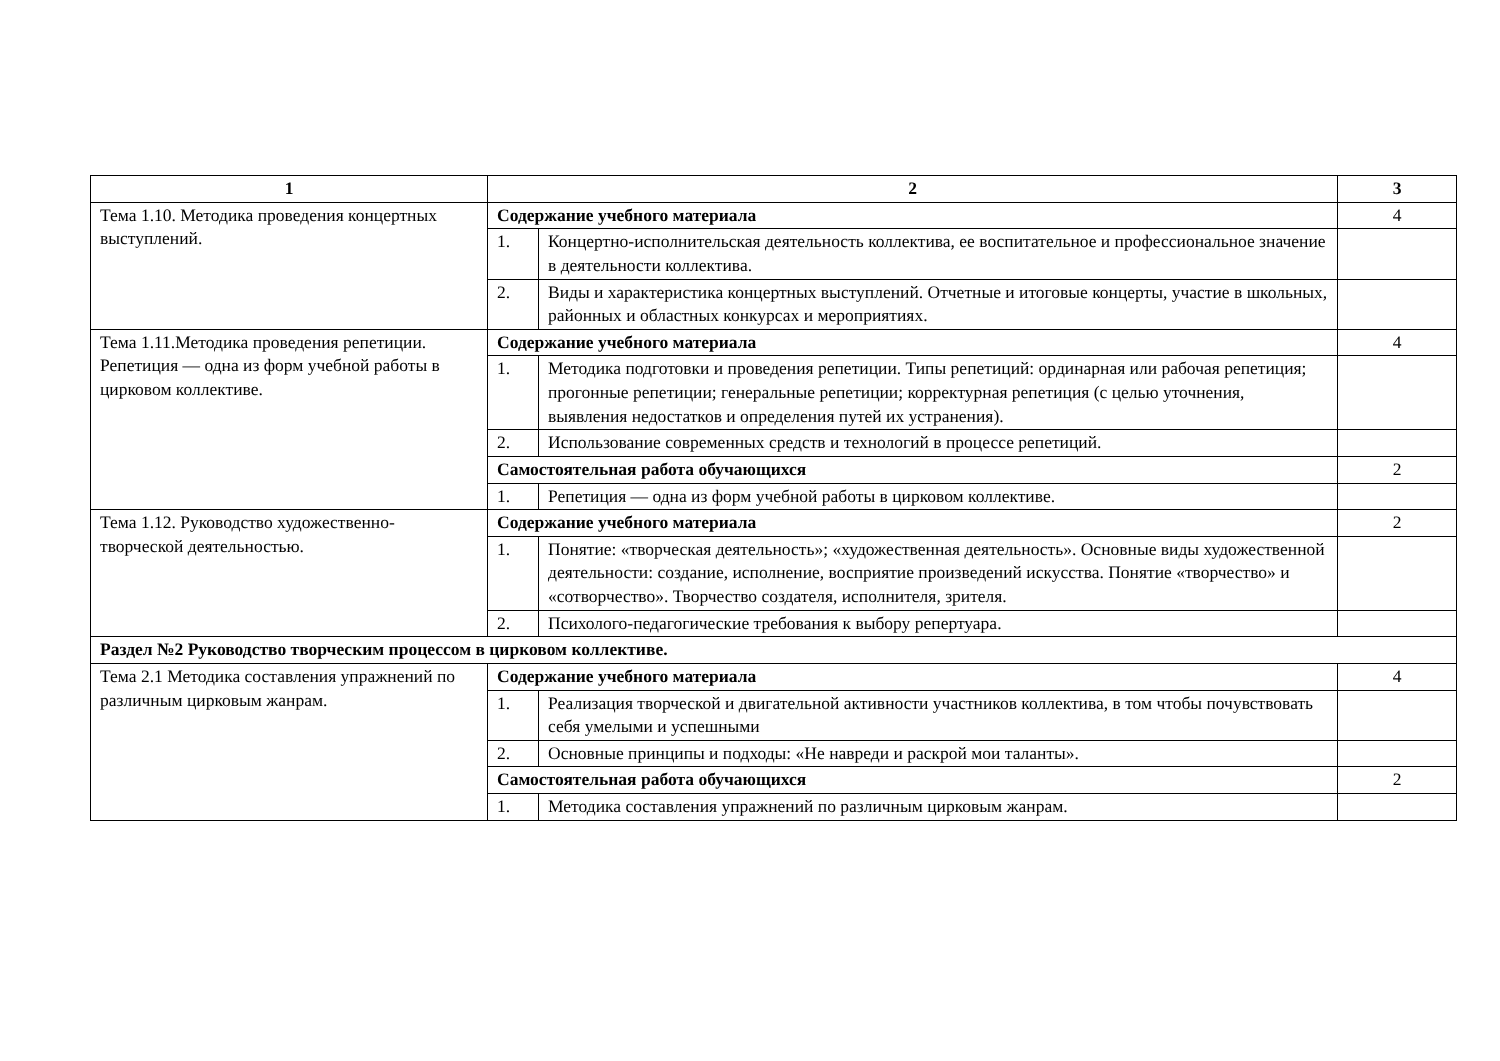| 1 | 2 | | 3 |
| --- | --- | --- | --- |
| Тема 1.10. Методика проведения концертных выступлений. | Содержание учебного материала | | 4 |
| | 1. | Концертно-исполнительская деятельность коллектива, ее воспитательное и профессиональное значение в деятельности коллектива. | |
| | 2. | Виды и характеристика концертных выступлений. Отчетные и итоговые концерты, участие в школьных, районных и областных конкурсах и мероприятиях. | |
| Тема 1.11.Методика проведения репетиции. Репетиция — одна из форм учебной работы в цирковом коллективе. | Содержание учебного материала | | 4 |
| | 1. | Методика подготовки и проведения репетиции. Типы репетиций: ординарная или рабочая репетиция; прогонные репетиции; генеральные репетиции; корректурная репетиция (с целью уточнения, выявления недостатков и определения путей их устранения). | |
| | 2. | Использование современных средств и технологий в процессе репетиций. | |
| | Самостоятельная работа обучающихся | | 2 |
| | 1. | Репетиция — одна из форм учебной работы в цирковом коллективе. | |
| Тема 1.12. Руководство художественно-творческой деятельностью. | Содержание учебного материала | | 2 |
| | 1. | Понятие: «творческая деятельность»; «художественная деятельность». Основные виды художественной деятельности: создание, исполнение, восприятие произведений искусства. Понятие «творчество» и «сотворчество». Творчество создателя, исполнителя, зрителя. | |
| | 2. | Психолого-педагогические требования к выбору репертуара. | |
| Раздел №2 Руководство творческим процессом в цирковом коллективе. | | | |
| Тема 2.1 Методика составления упражнений по различным цирковым жанрам. | Содержание учебного материала | | 4 |
| | 1. | Реализация творческой и двигательной активности участников коллектива, в том чтобы почувствовать себя умелыми и успешными | |
| | 2. | Основные принципы и подходы: «Не навреди и раскрой мои таланты». | |
| | Самостоятельная работа обучающихся | | 2 |
| | 1. | Методика составления упражнений по различным цирковым жанрам. | |